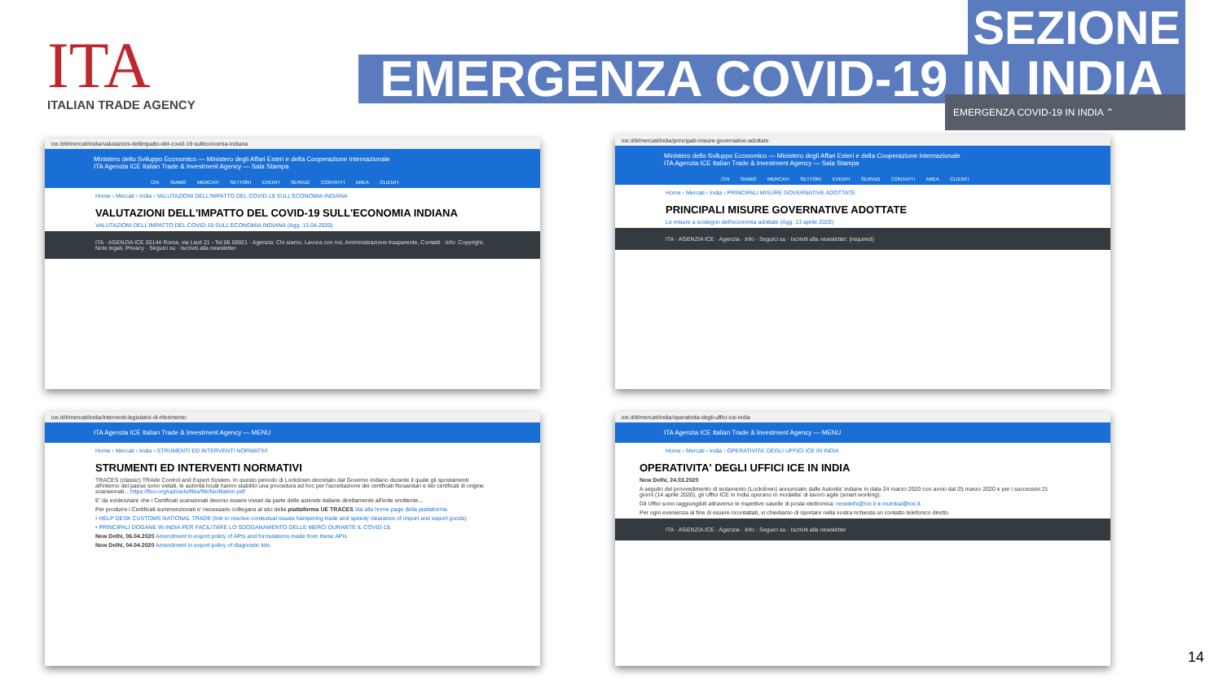ITA
ITALIAN TRADE AGENCY
SEZIONE
EMERGENZA COVID-19 IN INDIA
EMERGENZA COVID-19 IN INDIA ⌃
ice.it/it/mercati/india/valutazioni-dellimpatto-del-covid-19-sulleconomia-indiana
Ministero dello Sviluppo Economico — Ministero degli Affari Esteri e della Cooperazione Internazionale
ITA Agenzia ICE Italian Trade & Investment Agency — Sala Stampa
CHI SIAMO MERCATI SETTORI EVENTI SERVIZI CONTATTI AREA CLIENTI
Home › Mercati › India › VALUTAZIONI DELL'IMPATTO DEL COVID-19 SULL'ECONOMIA INDIANA
VALUTAZIONI DELL'IMPATTO DEL COVID-19 SULL'ECONOMIA INDIANA
VALUTAZIONI DELL'IMPATTO DEL COVID-19 SULL'ECONOMIA INDIANA (Agg. 13.04.2020)
ITA · AGENZIA ICE 00144 Roma, via Liszt 21 - Tel.06 59921 · Agenzia: Chi siamo, Lavora con noi, Amministrazione trasparente, Contatti · Info: Copyright, Note legali, Privacy · Seguici su · Iscriviti alla newsletter
ice.it/it/mercati/india/principali-misure-governative-adottate
Ministero dello Sviluppo Economico — Ministero degli Affari Esteri e della Cooperazione Internazionale
ITA Agenzia ICE Italian Trade & Investment Agency — Sala Stampa
CHI SIAMO MERCATI SETTORI EVENTI SERVIZI CONTATTI AREA CLIENTI
Home › Mercati › India › PRINCIPALI MISURE GOVERNATIVE ADOTTATE
PRINCIPALI MISURE GOVERNATIVE ADOTTATE
Le misure a sostegno dell'economia adottate (Agg. 13 aprile 2020)
ITA · AGENZIA ICE · Agenzia · Info · Seguici su · Iscriviti alla newsletter: (required)
ice.it/it/mercati/india/interventi-legislativi-di-riferimento
ITA Agenzia ICE Italian Trade & Investment Agency — MENU
Home › Mercati › India › STRUMENTI ED INTERVENTI NORMATIVI
STRUMENTI ED INTERVENTI NORMATIVI
TRACES (classic) TRAde Control and Expert System. In questo periodo di Lockdown decretato dal Governo indiano durante il quale gli spostamenti all'interno del paese sono vietati, le autorità locali hanno stabilito una procedura ad hoc per l'accettazione dei certificati fitosanitari e dei certificati di origine scansionati... https://fieo.org/uploads/files/file/facilitation.pdf
E' da evidenziare che i Certificati scansionati devono essere inviati da parte delle aziende italiane direttamente all'ente emittente...
Per produrre i Certificati summenzionati e' necessario collegarsi al sito della piattaforma UE TRACES Vai alla home page della piattaforma
• HELP DESK CUSTOMS NATIONAL TRADE (link to resolve contextual issues hampering trade and speedy clearance of import and export goods)
• PRINCIPALI DOGANE IN INDIA PER FACILITARE LO SDOGANAMENTO DELLE MERCI DURANTE IL COVID-19.
New Delhi, 06.04.2020 Amendment in export policy of APIs and formulations made from these APIs
New Delhi, 04.04.2020 Amendment in export policy of diagnostic kits
ice.it/it/mercati/india/operativita-degli-uffici-ice-india
ITA Agenzia ICE Italian Trade & Investment Agency — MENU
Home › Mercati › India › OPERATIVITA' DEGLI UFFICI ICE IN INDIA
OPERATIVITA' DEGLI UFFICI ICE IN INDIA
New Delhi, 24.03.2020
A seguito del provvedimento di isolamento (Lockdown) annunciato dalle Autorita' indiane in data 24 marzo 2020 con avvio dal 25 marzo 2020 e per i successivi 21 giorni (14 aprile 2020), gli Uffici ICE in India operano in modalita' di lavoro agile (smart working).
Gli Uffici sono raggiungibili attraverso le rispettive caselle di posta elettronica: newdelhi@ice.it e mumbai@ice.it.
Per ogni evenienza al fine di essere ricontattati, vi chiediamo di riportare nella vostra richiesta un contatto telefonico diretto.
ITA · AGENZIA ICE · Agenzia · Info · Seguici su · Iscriviti alla newsletter
14